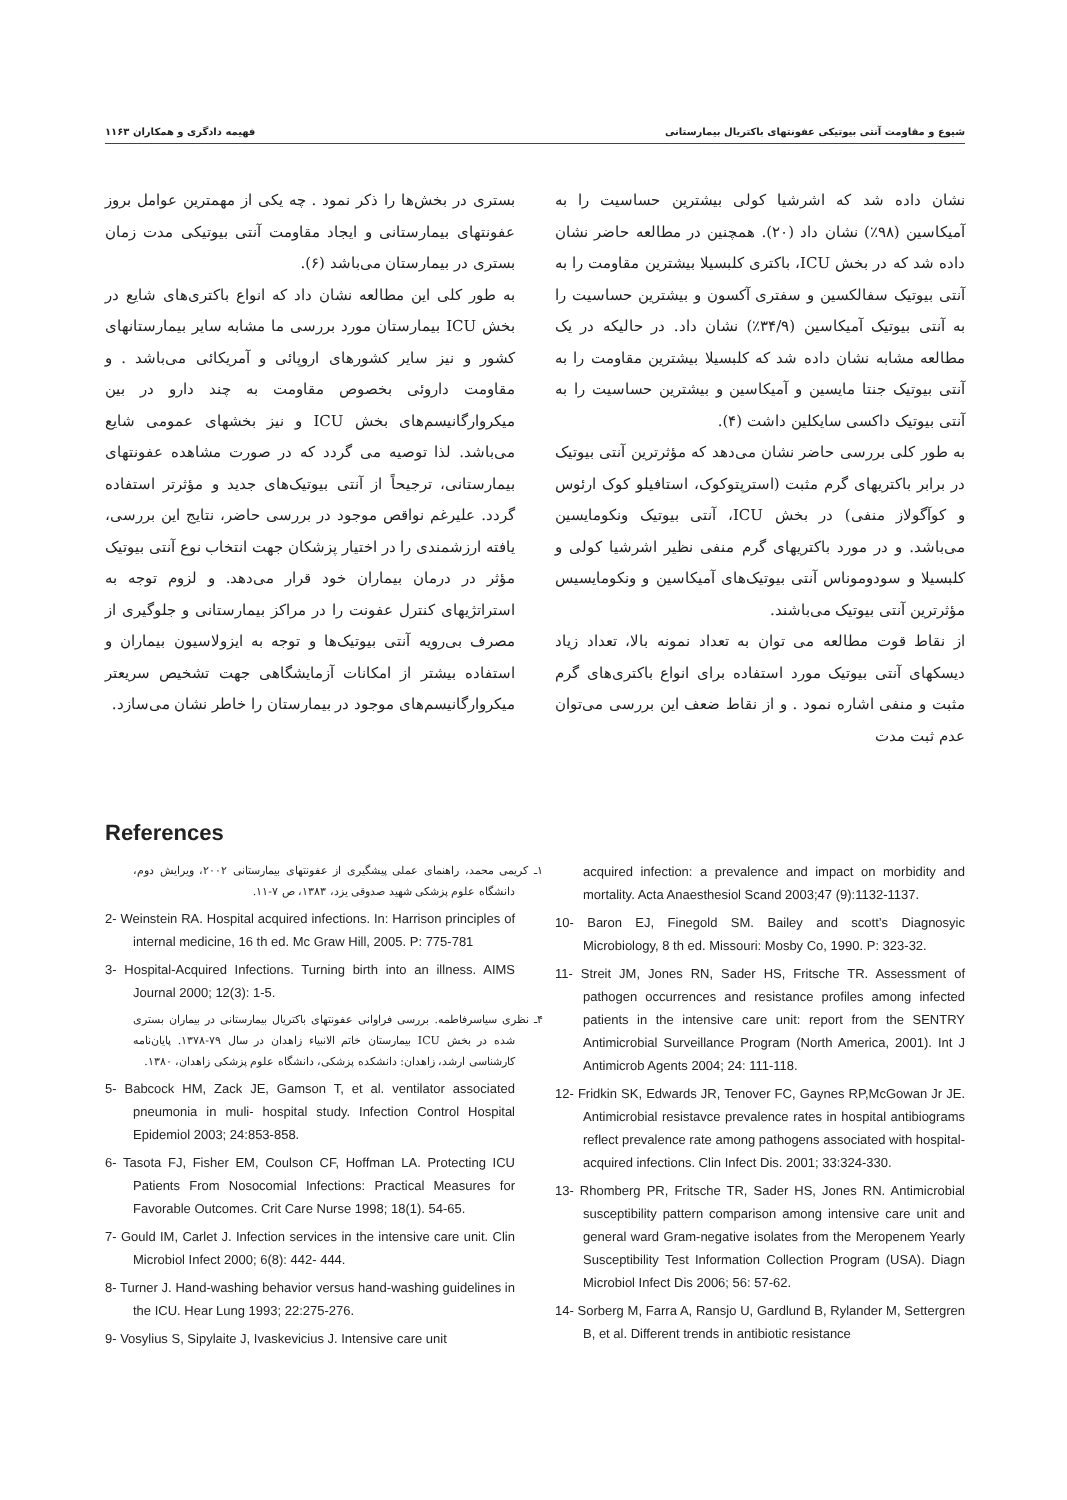شیوع و مقاومت آنتی بیوتیکی عفونتهای باکتریال بیمارستانی فهیمه دادگری و همکاران ۱۱۶۳
نشان داده شد که اشرشیا کولی بیشترین حساسیت را به آمیکاسین (۹۸٪) نشان داد (۲۰). همچنین در مطالعه حاضر نشان داده شد که در بخش ICU، باکتری کلبسیلا بیشترین مقاومت را به آنتی بیوتیک سفالکسین و سفتری آکسون و بیشترین حساسیت را به آنتی بیوتیک آمیکاسین (۳۴/۹٪) نشان داد. در حالیکه در یک مطالعه مشابه نشان داده شد که کلبسیلا بیشترین مقاومت را به آنتی بیوتیک جنتا مایسین و آمیکاسین و بیشترین حساسیت را به آنتی بیوتیک داکسی سایکلین داشت (۴).
به طور کلی بررسی حاضر نشان می‌دهد که مؤثرترین آنتی بیوتیک در برابر باکتریهای گرم مثبت (استرپتوکوک، استافیلو کوک ارئوس و کوآگولاز منفی) در بخش ICU، آنتی بیوتیک ونکومایسین می‌باشد. و در مورد باکتریهای گرم منفی نظیر اشرشیا کولی و کلبسیلا و سودوموناس آنتی بیوتیک‌های آمیکاسین و ونکومایسیس مؤثرترین آنتی بیوتیک می‌باشند.
از نقاط قوت مطالعه می توان به تعداد نمونه بالا، تعداد زیاد دیسکهای آنتی بیوتیک مورد استفاده برای انواع باکتری‌های گرم مثبت و منفی اشاره نمود . و از نقاط ضعف این بررسی می‌توان عدم ثبت مدت
بستری در بخش‌ها را ذکر نمود . چه یکی از مهمترین عوامل بروز عفونتهای بیمارستانی و ایجاد مقاومت آنتی بیوتیکی مدت زمان بستری در بیمارستان می‌باشد (۶).
به طور کلی این مطالعه نشان داد که انواع باکتری‌های شایع در بخش ICU بیمارستان مورد بررسی ما مشابه سایر بیمارستانهای کشور و نیز سایر کشورهای اروپائی و آمریکائی می‌باشد . و مقاومت داروئی بخصوص مقاومت به چند دارو در بین میکروارگانیسم‌های بخش ICU و نیز بخشهای عمومی شایع می‌باشد. لذا توصیه می گردد که در صورت مشاهده عفونتهای بیمارستانی، ترجیحاً از آنتی بیوتیک‌های جدید و مؤثرتر استفاده گردد. علیرغم نواقص موجود در بررسی حاضر، نتایج این بررسی، یافته ارزشمندی را در اختیار پزشکان جهت انتخاب نوع آنتی بیوتیک مؤثر در درمان بیماران خود قرار می‌دهد. و لزوم توجه به استراتژیهای کنترل عفونت را در مراکز بیمارستانی و جلوگیری از مصرف بی‌رویه آنتی بیوتیک‌ها و توجه به ایزولاسیون بیماران و استفاده بیشتر از امکانات آزمایشگاهی جهت تشخیص سریعتر میکروارگانیسم‌های موجود در بیمارستان را خاطر نشان می‌سازد.
References
۱ـ کریمی محمد، راهنمای عملی پیشگیری از عفونتهای بیمارستانی ۲۰۰۲، ویرایش دوم، دانشگاه علوم پزشکی شهید صدوقی یزد، ۱۳۸۳، ص ۷-۱۱.
2- Weinstein RA. Hospital acquired infections. In: Harrison principles of internal medicine, 16 th ed. Mc Graw Hill, 2005. P: 775-781
3- Hospital-Acquired Infections. Turning birth into an illness. AIMS Journal 2000; 12(3): 1-5.
۴ـ نظری سیاسرفاطمه. بررسی فراوانی عفونتهای باکتریال بیمارستانی در بیماران بستری شده در بخش ICU بیمارستان خاتم الانبیاء زاهدان در سال ۷۹-۱۳۷۸. پایان‌نامه کارشناسی ارشد، زاهدان: دانشکده پزشکی، دانشگاه علوم پزشکی زاهدان، ۱۳۸۰.
5- Babcock HM, Zack JE, Gamson T, et al. ventilator associated pneumonia in muli- hospital study. Infection Control Hospital Epidemiol 2003; 24:853-858.
6- Tasota FJ, Fisher EM, Coulson CF, Hoffman LA. Protecting ICU Patients From Nosocomial Infections: Practical Measures for Favorable Outcomes. Crit Care Nurse 1998; 18(1). 54-65.
7- Gould IM, Carlet J. Infection services in the intensive care unit. Clin Microbiol Infect 2000; 6(8): 442- 444.
8- Turner J. Hand-washing behavior versus hand-washing guidelines in the ICU. Hear Lung 1993; 22:275-276.
9- Vosylius S, Sipylaite J, Ivaskevicius J. Intensive care unit
acquired infection: a prevalence and impact on morbidity and mortality. Acta Anaesthesiol Scand 2003;47 (9):1132-1137.
10- Baron EJ, Finegold SM. Bailey and scott’s Diagnosyic Microbiology, 8 th ed. Missouri: Mosby Co, 1990. P: 323-32.
11- Streit JM, Jones RN, Sader HS, Fritsche TR. Assessment of pathogen occurrences and resistance profiles among infected patients in the intensive care unit: report from the SENTRY Antimicrobial Surveillance Program (North America, 2001). Int J Antimicrob Agents 2004; 24: 111-118.
12- Fridkin SK, Edwards JR, Tenover FC, Gaynes RP,McGowan Jr JE. Antimicrobial resistavce prevalence rates in hospital antibiograms reflect prevalence rate among pathogens associated with hospital-acquired infections. Clin Infect Dis. 2001; 33:324-330.
13- Rhomberg PR, Fritsche TR, Sader HS, Jones RN. Antimicrobial susceptibility pattern comparison among intensive care unit and general ward Gram-negative isolates from the Meropenem Yearly Susceptibility Test Information Collection Program (USA). Diagn Microbiol Infect Dis 2006; 56: 57-62.
14- Sorberg M, Farra A, Ransjo U, Gardlund B, Rylander M, Settergren B, et al. Different trends in antibiotic resistance